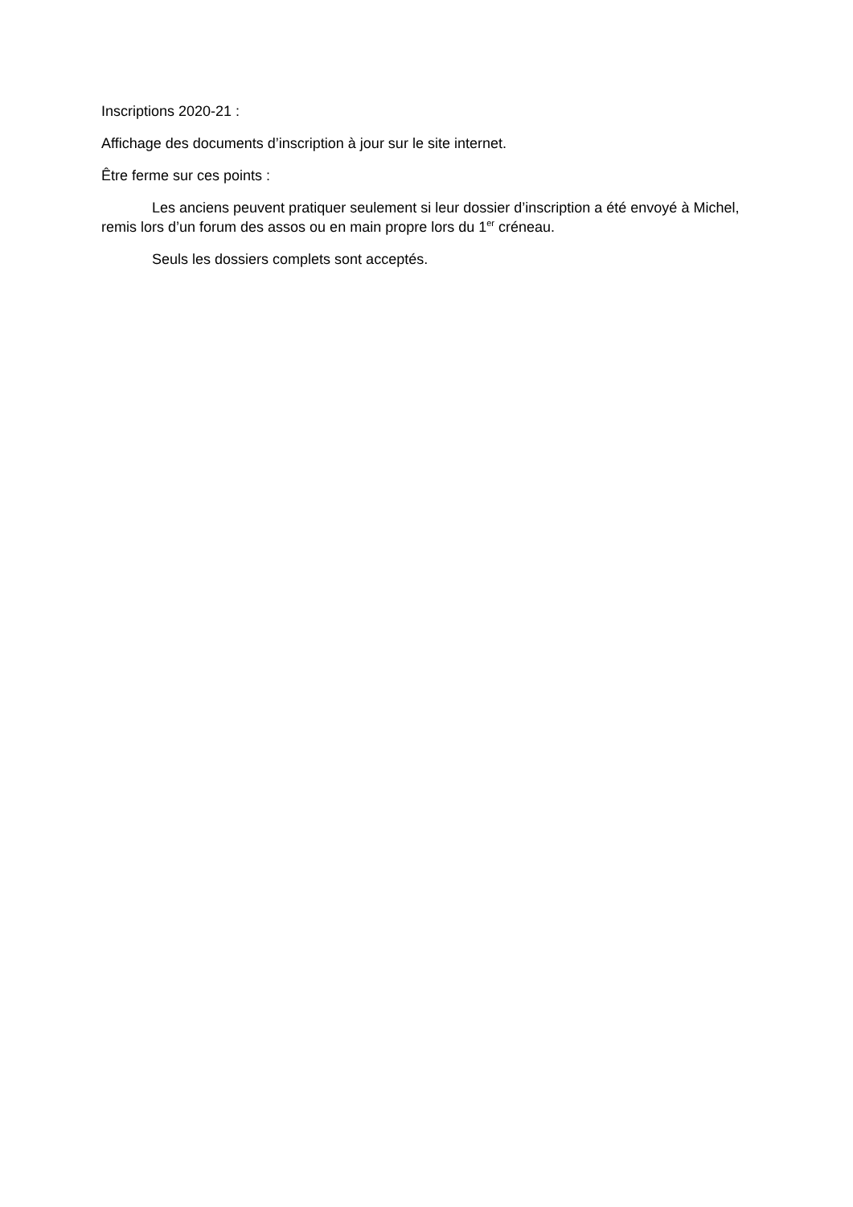Inscriptions 2020-21 :
Affichage des documents d’inscription à jour sur le site internet.
Être ferme sur ces points :
Les anciens peuvent pratiquer seulement si leur dossier d’inscription a été envoyé à Michel, remis lors d’un forum des assos ou en main propre lors du 1<sup>er</sup> créneau.
Seuls les dossiers complets sont acceptés.